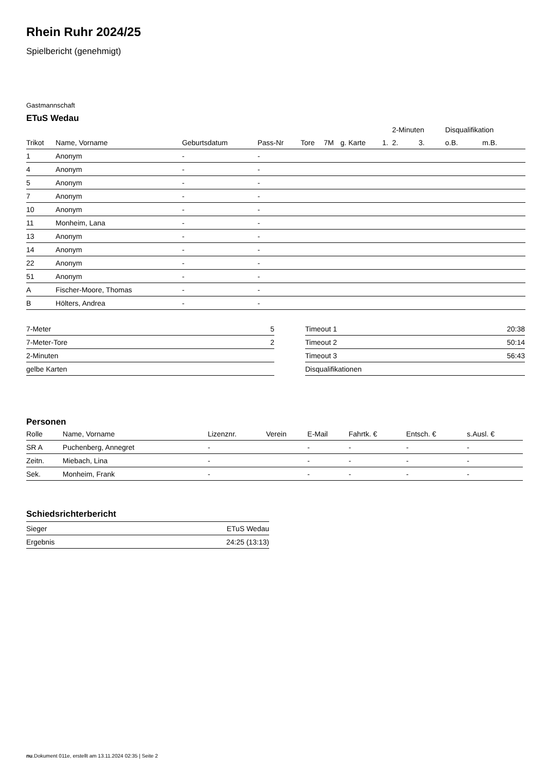Rhein Ruhr 2024/25
Spielbericht (genehmigt)
Gastmannschaft
ETuS Wedau
| | | | | | | | | 2-Minuten | | | Disqualifikation | |
| --- | --- | --- | --- | --- | --- | --- | --- | --- | --- | --- | --- | --- |
| Trikot | Name, Vorname | Geburtsdatum | Pass-Nr | Tore | 7M | g. Karte | 1. | | 2. | 3. | o.B. | m.B. |
| 1 | Anonym | - | - | | | | | | | | | |
| 4 | Anonym | - | - | | | | | | | | | |
| 5 | Anonym | - | - | | | | | | | | | |
| 7 | Anonym | - | - | | | | | | | | | |
| 10 | Anonym | - | - | | | | | | | | | |
| 11 | Monheim, Lana | - | - | | | | | | | | | |
| 13 | Anonym | - | - | | | | | | | | | |
| 14 | Anonym | - | - | | | | | | | | | |
| 22 | Anonym | - | - | | | | | | | | | |
| 51 | Anonym | - | - | | | | | | | | | |
| A | Fischer-Moore, Thomas | - | - | | | | | | | | | |
| B | Hölters, Andrea | - | - | | | | | | | | | |
| 7-Meter | 5 |
| 7-Meter-Tore | 2 |
| 2-Minuten | |
| gelbe Karten | |
| Timeout 1 | 20:38 |
| Timeout 2 | 50:14 |
| Timeout 3 | 56:43 |
| Disqualifikationen | |
Personen
| Rolle | Name, Vorname | Lizenznr. | Verein | E-Mail | Fahrtk. € | Entsch. € | s.Ausl. € |
| --- | --- | --- | --- | --- | --- | --- | --- |
| SR A | Puchenberg, Annegret | - | | - | - | - | - |
| Zeitn. | Miebach, Lina | - | | - | - | - | - |
| Sek. | Monheim, Frank | - | | - | - | - | - |
Schiedsrichterbericht
| Sieger | ETuS Wedau |
| Ergebnis | 24:25 (13:13) |
nu.Dokument 011e, erstellt am 13.11.2024 02:35 | Seite 2